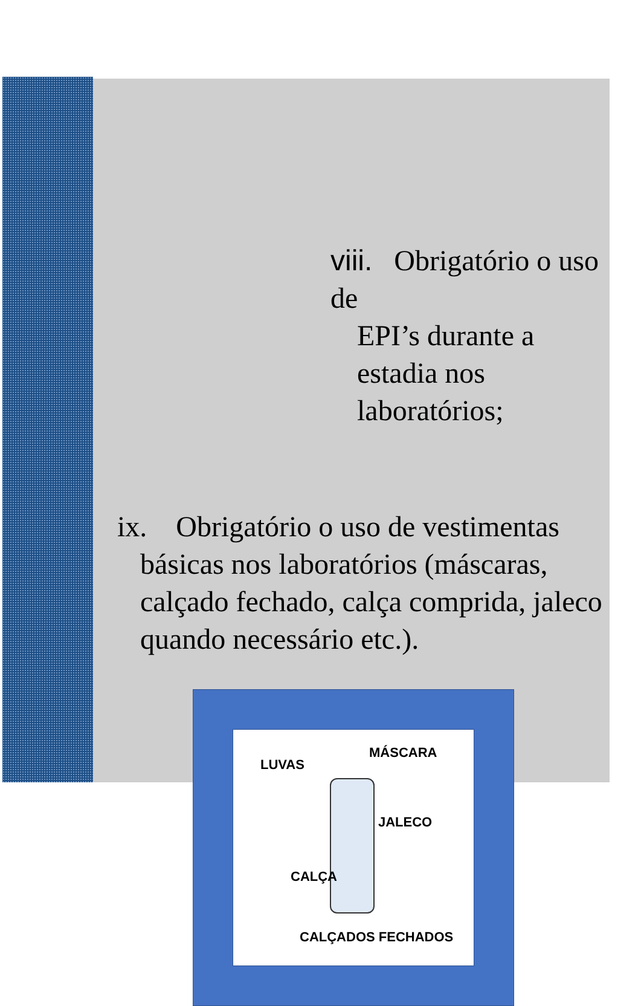viii. Obrigatório o uso de
EPI’s durante a estadia nos laboratórios;
ix. Obrigatório o uso de vestimentas
básicas nos laboratórios (máscaras, calçado fechado, calça comprida, jaleco quando necessário etc.).
LUVAS
MÁSCARA
JALECO
CALÇA
CALÇADOS FECHADOS